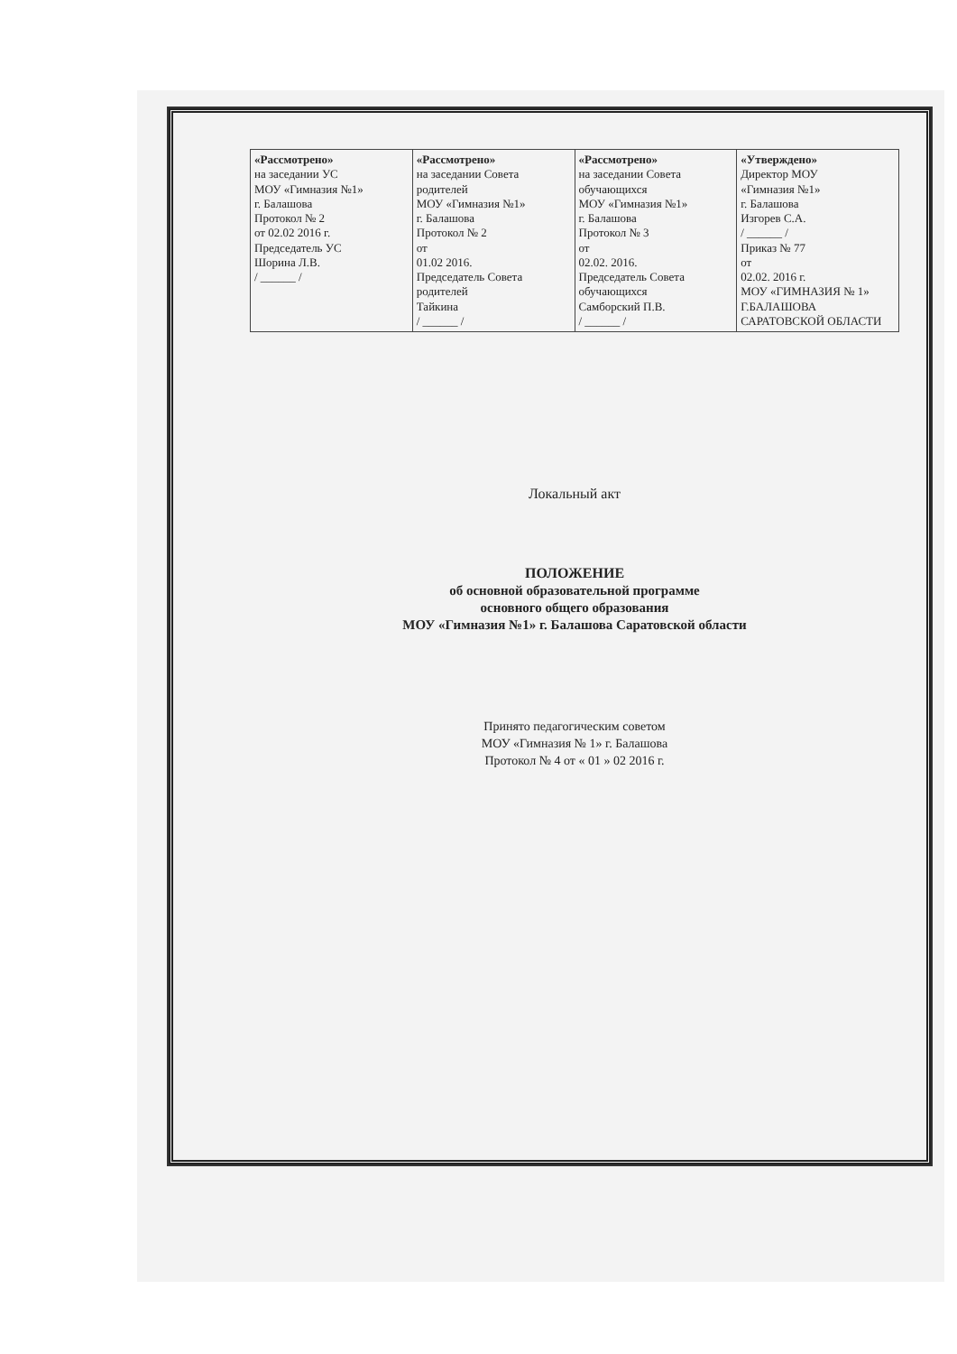| «Рассмотрено» на заседании УС МОУ «Гимназия №1» г. Балашова Протокол № 2 от 02.02 2016 г. Председатель УС Шорина Л.В. / ______ / | «Рассмотрено» на заседании Совета родителей МОУ «Гимназия №1» г. Балашова Протокол № 2 от 01.02 2016. Председатель Совета родителей Тайкина / ______ / | «Рассмотрено» на заседании Совета обучающихся МОУ «Гимназия №1» г. Балашова Протокол № 3 от 02.02. 2016. Председатель Совета обучающихся Самборский П.В. / ______ / | «Утверждено» Директор МОУ «Гимназия №1» г. Балашова Изгорев С.А. / ______ / Приказ № 77 от 02.02. 2016 г. МОУ «ГИМНАЗИЯ № 1» Г.БАЛАШОВА САРАТОВСКОЙ ОБЛАСТИ |
Локальный акт
ПОЛОЖЕНИЕ
об основной образовательной программе
основного общего образования
МОУ «Гимназия №1» г. Балашова Саратовской области
Принято педагогическим советом
МОУ «Гимназия № 1» г. Балашова
Протокол № 4 от « 01 » 02 2016 г.